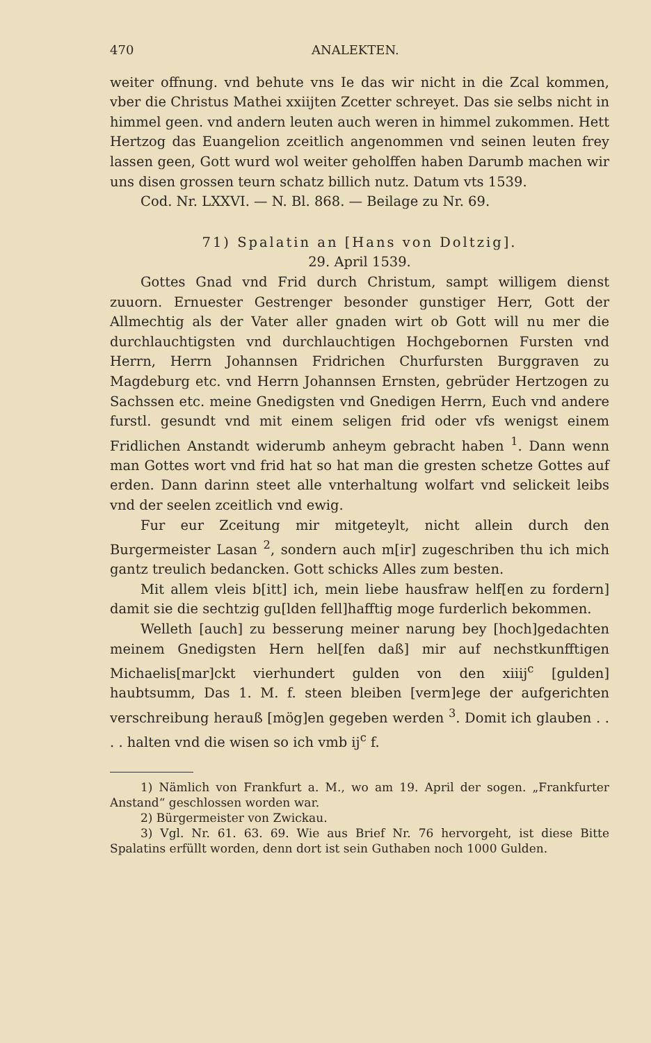470 ANALEKTEN.
weiter offnung. vnd behute vns Ie das wir nicht in die Zcal kommen, vber die Christus Mathei xxiijten Zcetter schreyet. Das sie selbs nicht in himmel geen. vnd andern leuten auch weren in himmel zukommen. Hett Hertzog das Euangelion zceitlich angenommen vnd seinen leuten frey lassen geen, Gott wurd wol weiter geholffen haben Darumb machen wir uns disen grossen teurn schatz billich nutz. Datum vts 1539.
Cod. Nr. LXXVI. — N. Bl. 868. — Beilage zu Nr. 69.
71) Spalatin an [Hans von Doltzig].
29. April 1539.
Gottes Gnad vnd Frid durch Christum, sampt willigem dienst zuuorn. Ernuester Gestrenger besonder gunstiger Herr, Gott der Allmechtig als der Vater aller gnaden wirt ob Gott will nu mer die durchlauchtigsten vnd durchlauchtigen Hochgebornen Fursten vnd Herrn, Herrn Johannsen Fridrichen Churfursten Burggraven zu Magdeburg etc. vnd Herrn Johannsen Ernsten, gebrüder Hertzogen zu Sachssen etc. meine Gnedigsten vnd Gnedigen Herrn, Euch vnd andere furstl. gesundt vnd mit einem seligen frid oder vfs wenigst einem Fridlichen Anstandt widerumb anheym gebracht haben <sup>1</sup>. Dann wenn man Gottes wort vnd frid hat so hat man die gresten schetze Gottes auf erden. Dann darinn steet alle vnterhaltung wolfart vnd selickeit leibs vnd der seelen zceitlich vnd ewig.
Fur eur Zceitung mir mitgeteylt, nicht allein durch den Burgermeister Lasan <sup>2</sup>, sondern auch m[ir] zugeschriben thu ich mich gantz treulich bedancken. Gott schicks Alles zum besten.
Mit allem vleis b[itt] ich, mein liebe hausfraw helf[en zu fordern] damit sie die sechtzig gu[lden fell]hafftig moge furderlich bekommen.
Welleth [auch] zu besserung meiner narung bey [hoch]gedachten meinem Gnedigsten Hern hel[fen daß] mir auf nechstkunfftigen Michaelis[mar]ckt vierhundert gulden von den xiiij<sup>c</sup> [gulden] haubtsumm, Das 1. M. f. steen bleiben [verm]ege der aufgerichten verschreibung herauß [mög]en gegeben werden <sup>3</sup>. Domit ich glauben . . . . halten vnd die wisen so ich vmb ij<sup>c</sup> f.
1) Nämlich von Frankfurt a. M., wo am 19. April der sogen. „Frankfurter Anstand“ geschlossen worden war.
2) Bürgermeister von Zwickau.
3) Vgl. Nr. 61. 63. 69. Wie aus Brief Nr. 76 hervorgeht, ist diese Bitte Spalatins erfüllt worden, denn dort ist sein Guthaben noch 1000 Gulden.